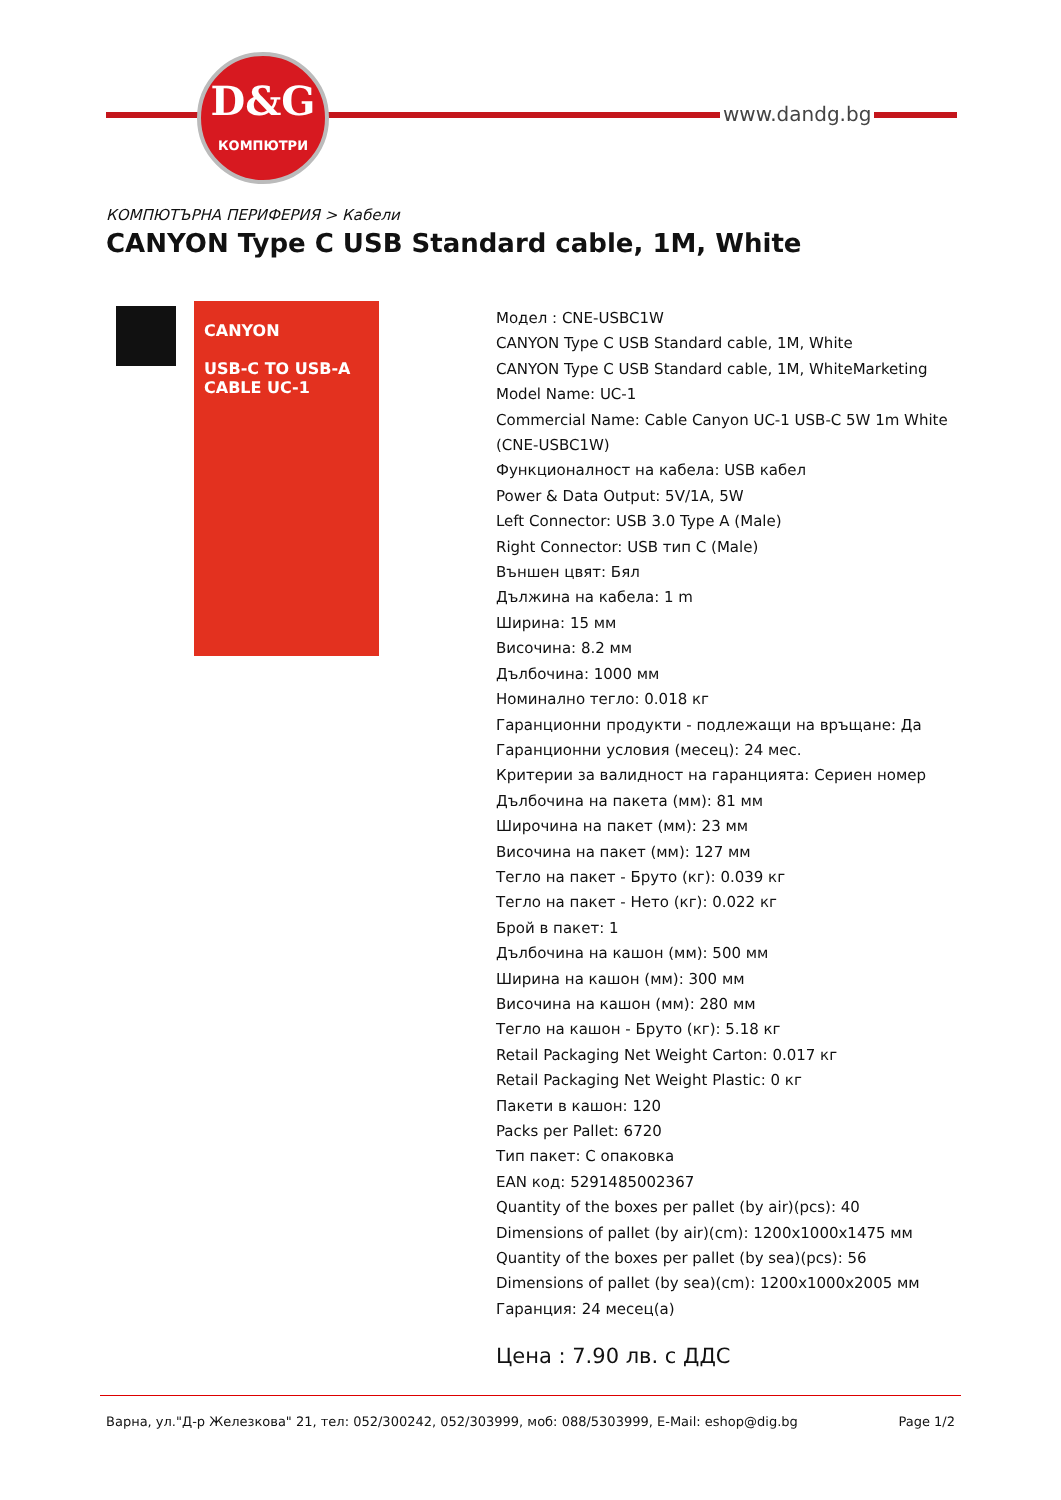D&G
КОМПЮТРИ
www.dandg.bg
КОМПЮТЪРНА ПЕРИФЕРИЯ > Кабели
CANYON Type C USB Standard cable, 1M, White
CANYON
USB-C TO USB-A CABLE UC-1
Модел : CNE-USBC1W
CANYON Type C USB Standard cable, 1M, White
CANYON Type C USB Standard cable, 1M, WhiteMarketing
Model Name: UC-1
Commercial Name: Cable Canyon UC-1 USB-C 5W 1m White
(CNE-USBC1W)
Функционалност на кабела: USB кабел
Power & Data Output: 5V/1A, 5W
Left Connector: USB 3.0 Type A (Male)
Right Connector: USB тип C (Male)
Външен цвят: Бял
Дължина на кабела: 1 m
Ширина: 15 мм
Височина: 8.2 мм
Дълбочина: 1000 мм
Номинално тегло: 0.018 кг
Гаранционни продукти - подлежащи на връщане: Да
Гаранционни условия (месец): 24 мес.
Критерии за валидност на гаранцията: Сериен номер
Дълбочина на пакета (мм): 81 мм
Широчина на пакет (мм): 23 мм
Височина на пакет (мм): 127 мм
Тегло на пакет - Бруто (кг): 0.039 кг
Тегло на пакет - Нето (кг): 0.022 кг
Брой в пакет: 1
Дълбочина на кашон (мм): 500 мм
Ширина на кашон (мм): 300 мм
Височина на кашон (мм): 280 мм
Тегло на кашон - Бруто (кг): 5.18 кг
Retail Packaging Net Weight Carton: 0.017 кг
Retail Packaging Net Weight Plastic: 0 кг
Пакети в кашон: 120
Packs per Pallet: 6720
Тип пакет: С опаковка
EAN код: 5291485002367
Quantity of the boxes per pallet (by air)(pcs): 40
Dimensions of pallet (by air)(cm): 1200x1000x1475 мм
Quantity of the boxes per pallet (by sea)(pcs): 56
Dimensions of pallet (by sea)(cm): 1200x1000x2005 мм
Гаранция: 24 месец(а)
Цена : 7.90 лв. с ДДС
Варна, ул."Д-р Железкова" 21, тел: 052/300242, 052/303999, моб: 088/5303999, E-Mail: eshop@dig.bg Page 1/2